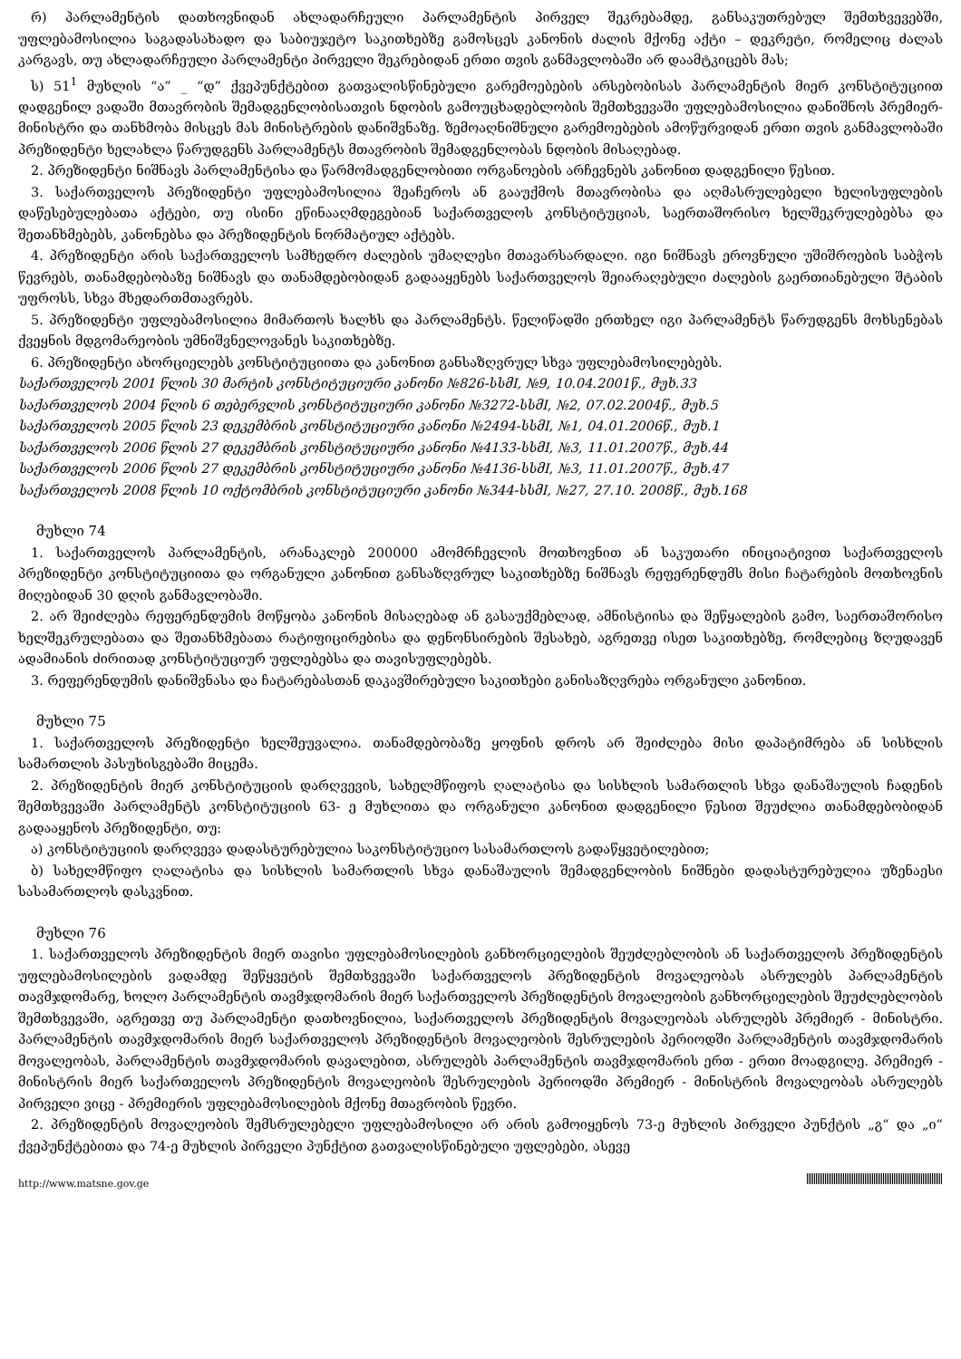რ) პარლამენტის დათხოვნიდან ახლადარჩეული პარლამენტის პირველ შეკრებამდე, განსაკუთრებულ შემთხვევებში, უფლებამოსილია საგადასახადო და საბიუჯეტო საკითხებზე გამოსცეს კანონის ძალის მქონე აქტი – დეკრეტი, რომელიც ძალას კარგავს, თუ ახლადარჩეული პარლამენტი პირველი შეკრებიდან ერთი თვის განმავლობაში არ დაამტკიცებს მას;
ს) 51<sup>1</sup> მუხლის “ა” _ “დ” ქვეპუნქტებით გათვალისწინებული გარემოებების არსებობისას პარლამენტის მიერ კონსტიტუციით დადგენილ ვადაში მთავრობის შემადგენლობისათვის ნდობის გამოუცხადებლობის შემთხვევაში უფლებამოსილია დანიშნოს პრემიერ-მინისტრი და თანხმობა მისცეს მას მინისტრების დანიშვნაზე. ზემოაღნიშნული გარემოებების ამოწურვიდან ერთი თვის განმავლობაში პრეზიდენტი ხელახლა წარუდგენს პარლამენტს მთავრობის შემადგენლობას ნდობის მისაღებად.
2. პრეზიდენტი ნიშნავს პარლამენტისა და წარმომადგენლობითი ორგანოების არჩევნებს კანონით დადგენილი წესით.
3. საქართველოს პრეზიდენტი უფლებამოსილია შეაჩეროს ან გააუქმოს მთავრობისა და აღმასრულებელი ხელისუფლების დაწესებულებათა აქტები, თუ ისინი ეწინააღმდეგებიან საქართველოს კონსტიტუციას, საერთაშორისო ხელშეკრულებებსა და შეთანხმებებს, კანონებსა და პრეზიდენტის ნორმატიულ აქტებს.
4. პრეზიდენტი არის საქართველოს სამხედრო ძალების უმაღლესი მთავარსარდალი. იგი ნიშნავს ეროვნული უშიშროების საბჭოს წევრებს, თანამდებობაზე ნიშნავს და თანამდებობიდან გადააყენებს საქართველოს შეიარაღებული ძალების გაერთიანებული შტაბის უფროსს, სხვა მხედართმთავრებს.
5. პრეზიდენტი უფლებამოსილია მიმართოს ხალხს და პარლამენტს. წელიწადში ერთხელ იგი პარლამენტს წარუდგენს მოხსენებას ქვეყნის მდგომარეობის უმნიშვნელოვანეს საკითხებზე.
6. პრეზიდენტი ახორციელებს კონსტიტუციითა და კანონით განსაზღვრულ სხვა უფლებამოსილებებს.
საქართველოს 2001 წლის 30 მარტის კონსტიტუციური კანონი №826-სსმI, №9, 10.04.2001წ., მუხ.33
საქართველოს 2004 წლის 6 თებერვლის კონსტიტუციური კანონი №3272-სსმI, №2, 07.02.2004წ., მუხ.5
საქართველოს 2005 წლის 23 დეკემბრის კონსტიტუციური კანონი №2494-სსმI, №1, 04.01.2006წ., მუხ.1
საქართველოს 2006 წლის 27 დეკემბრის კონსტიტუციური კანონი №4133-სსმI, №3, 11.01.2007წ., მუხ.44
საქართველოს 2006 წლის 27 დეკემბრის კონსტიტუციური კანონი №4136-სსმI, №3, 11.01.2007წ., მუხ.47
საქართველოს 2008 წლის 10 ოქტომბრის კონსტიტუციური კანონი №344-სსმI, №27, 27.10. 2008წ., მუხ.168
მუხლი 74
1. საქართველოს პარლამენტის, არანაკლებ 200000 ამომრჩევლის მოთხოვნით ან საკუთარი ინიციატივით საქართველოს პრეზიდენტი კონსტიტუციითა და ორგანული კანონით განსაზღვრულ საკითხებზე ნიშნავს რეფერენდუმს მისი ჩატარების მოთხოვნის მიღებიდან 30 დღის განმავლობაში.
2. არ შეიძლება რეფერენდუმის მოწყობა კანონის მისაღებად ან გასაუქმებლად, ამნისტიისა და შეწყალების გამო, საერთაშორისო ხელშეკრულებათა და შეთანხმებათა რატიფიცირებისა და დენონსირების შესახებ, აგრეთვე ისეთ საკითხებზე, რომლებიც ზღუდავენ ადამიანის ძირითად კონსტიტუციურ უფლებებსა და თავისუფლებებს.
3. რეფერენდუმის დანიშვნასა და ჩატარებასთან დაკავშირებული საკითხები განისაზღვრება ორგანული კანონით.
მუხლი 75
1. საქართველოს პრეზიდენტი ხელშეუვალია. თანამდებობაზე ყოფნის დროს არ შეიძლება მისი დაპატიმრება ან სისხლის სამართლის პასუხისგებაში მიცემა.
2. პრეზიდენტის მიერ კონსტიტუციის დარღვევის, სახელმწიფოს ღალატისა და სისხლის სამართლის სხვა დანაშაულის ჩადენის შემთხვევაში პარლამენტს კონსტიტუციის 63- ე მუხლითა და ორგანული კანონით დადგენილი წესით შეუძლია თანამდებობიდან გადააყენოს პრეზიდენტი, თუ:
ა) კონსტიტუციის დარღვევა დადასტურებულია საკონსტიტუციო სასამართლოს გადაწყვეტილებით;
ბ) სახელმწიფო ღალატისა და სისხლის სამართლის სხვა დანაშაულის შემადგენლობის ნიშნები დადასტურებულია უზენაესი სასამართლოს დასკვნით.
მუხლი 76
1. საქართველოს პრეზიდენტის მიერ თავისი უფლებამოსილების განხორციელების შეუძლებლობის ან საქართველოს პრეზიდენტის უფლებამოსილების ვადამდე შეწყვეტის შემთხვევაში საქართველოს პრეზიდენტის მოვალეობას ასრულებს პარლამენტის თავმჯდომარე, ხოლო პარლამენტის თავმჯდომარის მიერ საქართველოს პრეზიდენტის მოვალეობის განხორციელების შეუძლებლობის შემთხვევაში, აგრეთვე თუ პარლამენტი დათხოვნილია, საქართველოს პრეზიდენტის მოვალეობას ასრულებს პრემიერ - მინისტრი. პარლამენტის თავმჯდომარის მიერ საქართველოს პრეზიდენტის მოვალეობის შესრულების პერიოდში პარლამენტის თავმჯდომარის მოვალეობას, პარლამენტის თავმჯდომარის დავალებით, ასრულებს პარლამენტის თავმჯდომარის ერთ - ერთი მოადგილე. პრემიერ - მინისტრის მიერ საქართველოს პრეზიდენტის მოვალეობის შესრულების პერიოდში პრემიერ - მინისტრის მოვალეობას ასრულებს პირველი ვიცე - პრემიერის უფლებამოსილების მქონე მთავრობის წევრი.
2. პრეზიდენტის მოვალეობის შემსრულებელი უფლებამოსილი არ არის გამოიყენოს 73-ე მუხლის პირველი პუნქტის „გ“ და „ი“ ქვეპუნქტებითა და 74-ე მუხლის პირველი პუნქტით გათვალისწინებული უფლებები, ასევე
http://www.matsne.gov.ge